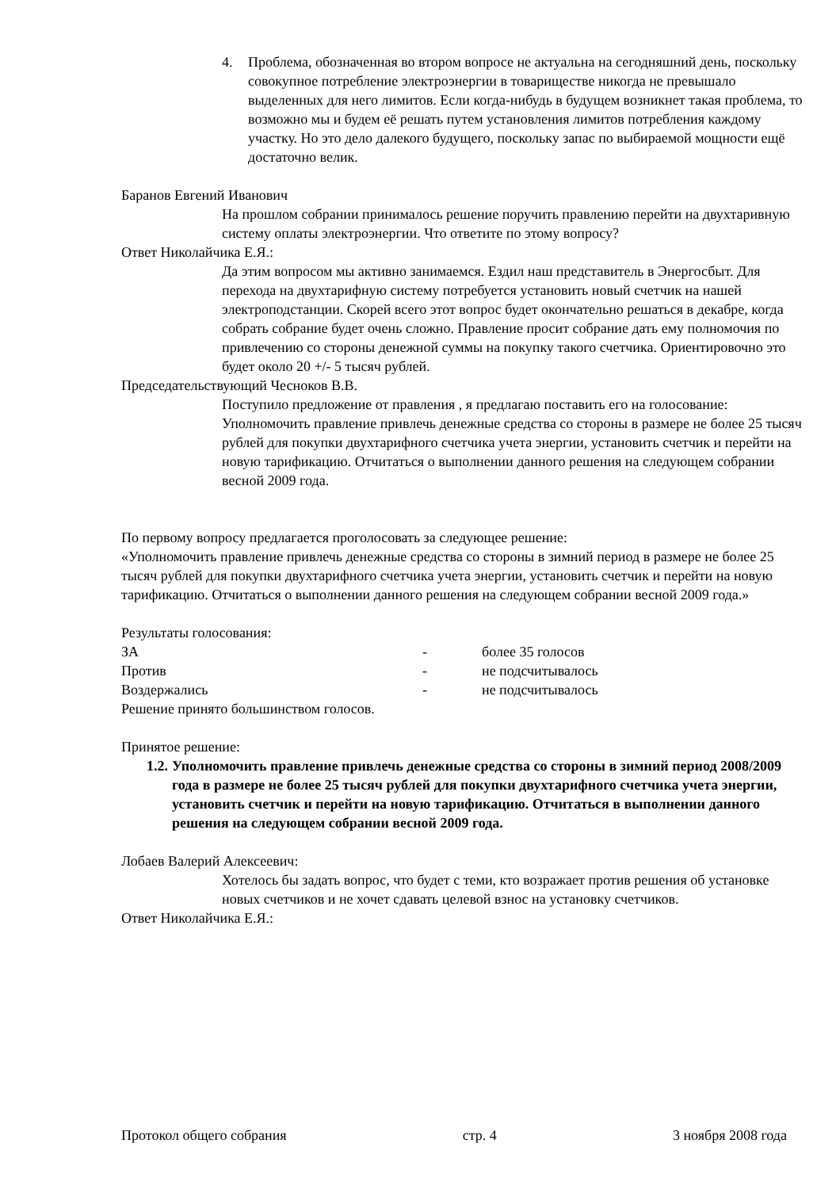4. Проблема, обозначенная во втором вопросе не актуальна на сегодняшний день, поскольку совокупное потребление электроэнергии в товариществе никогда не превышало выделенных для него лимитов. Если когда-нибудь в будущем возникнет такая проблема, то возможно мы и будем её решать путем установления лимитов потребления каждому участку. Но это дело далекого будущего, поскольку запас по выбираемой мощности ещё достаточно велик.
Баранов Евгений Иванович
На прошлом собрании принималось решение поручить правлению перейти на двухтаривную систему оплаты электроэнергии. Что ответите по этому вопросу?
Ответ Николайчика Е.Я.:
Да этим вопросом мы активно занимаемся. Ездил наш представитель в Энергосбыт. Для перехода на двухтарифную систему потребуется установить новый счетчик на нашей электроподстанции. Скорей всего этот вопрос будет окончательно решаться в декабре, когда собрать собрание будет очень сложно. Правление просит собрание дать ему полномочия по привлечению со стороны денежной суммы на покупку такого счетчика. Ориентировочно это будет около 20 +/- 5 тысяч рублей.
Председательствующий Чесноков В.В.
Поступило предложение от правления , я предлагаю поставить его на голосование:
Уполномочить правление привлечь денежные средства со стороны в размере не более 25 тысяч рублей для покупки двухтарифного счетчика учета энергии, установить счетчик и перейти на новую тарификацию. Отчитаться о выполнении данного решения на следующем собрании весной 2009 года.
По первому вопросу предлагается проголосовать за следующее решение:
«Уполномочить правление привлечь денежные средства со стороны в зимний период в размере не более 25 тысяч рублей для покупки двухтарифного счетчика учета энергии, установить счетчик и перейти на новую тарификацию. Отчитаться о выполнении данного решения на следующем собрании весной 2009 года.»
Результаты голосования:
ЗА - более 35 голосов
Против - не подсчитывалось
Воздержались - не подсчитывалось
Решение принято большинством голосов.
Принятое решение:
1.2.
Уполномочить правление привлечь денежные средства со стороны в зимний период 2008/2009 года в размере не более 25 тысяч рублей для покупки двухтарифного счетчика учета энергии, установить счетчик и перейти на новую тарификацию. Отчитаться в выполнении данного решения на следующем собрании весной 2009 года.
Лобаев Валерий Алексеевич:
Хотелось бы задать вопрос, что будет с теми, кто возражает против решения об установке новых счетчиков и не хочет сдавать целевой взнос на установку счетчиков.
Ответ Николайчика Е.Я.:
Протокол общего собрания стр. 4 3 ноября 2008 года